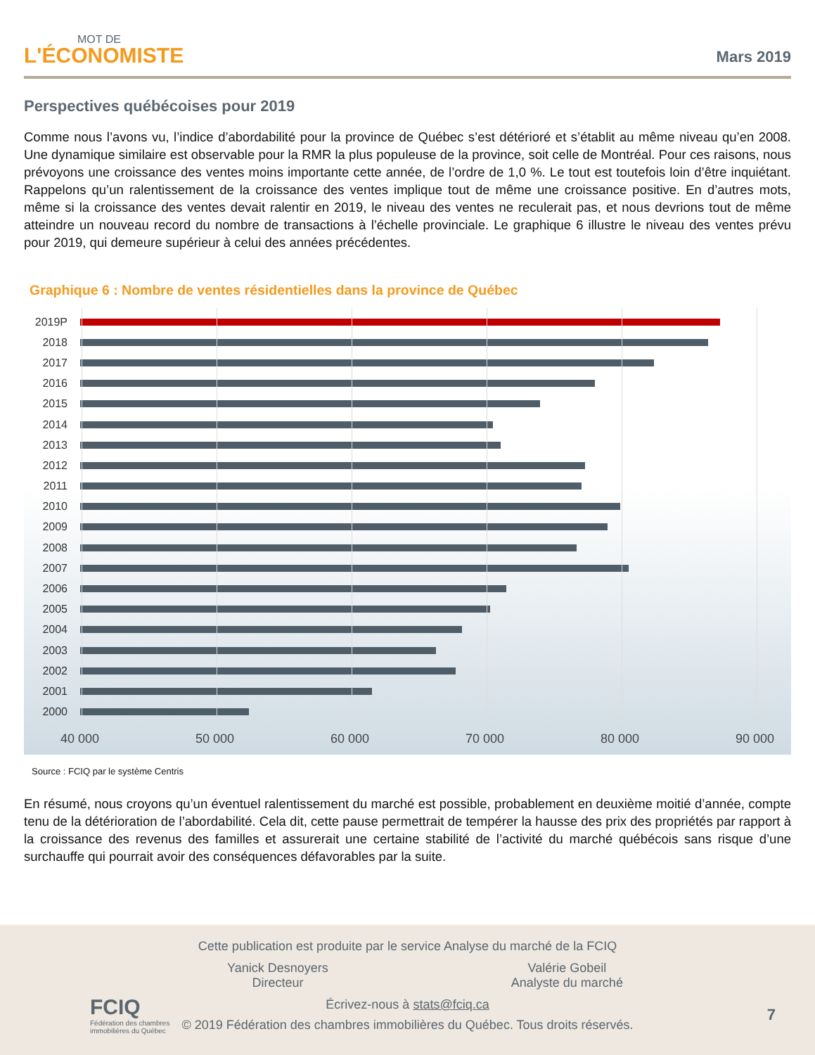MOT DE
L'ÉCONOMISTE
Mars 2019
Perspectives québécoises pour 2019
Comme nous l’avons vu, l’indice d’abordabilité pour la province de Québec s’est détérioré et s’établit au même niveau qu’en 2008. Une dynamique similaire est observable pour la RMR la plus populeuse de la province, soit celle de Montréal. Pour ces raisons, nous prévoyons une croissance des ventes moins importante cette année, de l’ordre de 1,0 %. Le tout est toutefois loin d’être inquiétant. Rappelons qu’un ralentissement de la croissance des ventes implique tout de même une croissance positive. En d’autres mots, même si la croissance des ventes devait ralentir en 2019, le niveau des ventes ne reculerait pas, et nous devrions tout de même atteindre un nouveau record du nombre de transactions à l’échelle provinciale. Le graphique 6 illustre le niveau des ventes prévu pour 2019, qui demeure supérieur à celui des années précédentes.
Graphique 6 : Nombre de ventes résidentielles dans la province de Québec
2019P
2018
2017
2016
2015
2014
2013
2012
2011
2010
2009
2008
2007
2006
2005
2004
2003
2002
2001
2000
40 000 50 000 60 000 70 000 80 000 90 000
Source : FCIQ par le système Centris
En résumé, nous croyons qu’un éventuel ralentissement du marché est possible, probablement en deuxième moitié d’année, compte tenu de la détérioration de l’abordabilité. Cela dit, cette pause permettrait de tempérer la hausse des prix des propriétés par rapport à la croissance des revenus des familles et assurerait une certaine stabilité de l’activité du marché québécois sans risque d’une surchauffe qui pourrait avoir des conséquences défavorables par la suite.
FCIQ
Fédération des chambres
immobilières du Québec
Cette publication est produite par le service Analyse du marché de la FCIQ
Yanick Desnoyers
Directeur
Valérie Gobeil
Analyste du marché
Écrivez-nous à stats@fciq.ca
© 2019 Fédération des chambres immobilières du Québec. Tous droits réservés.
7